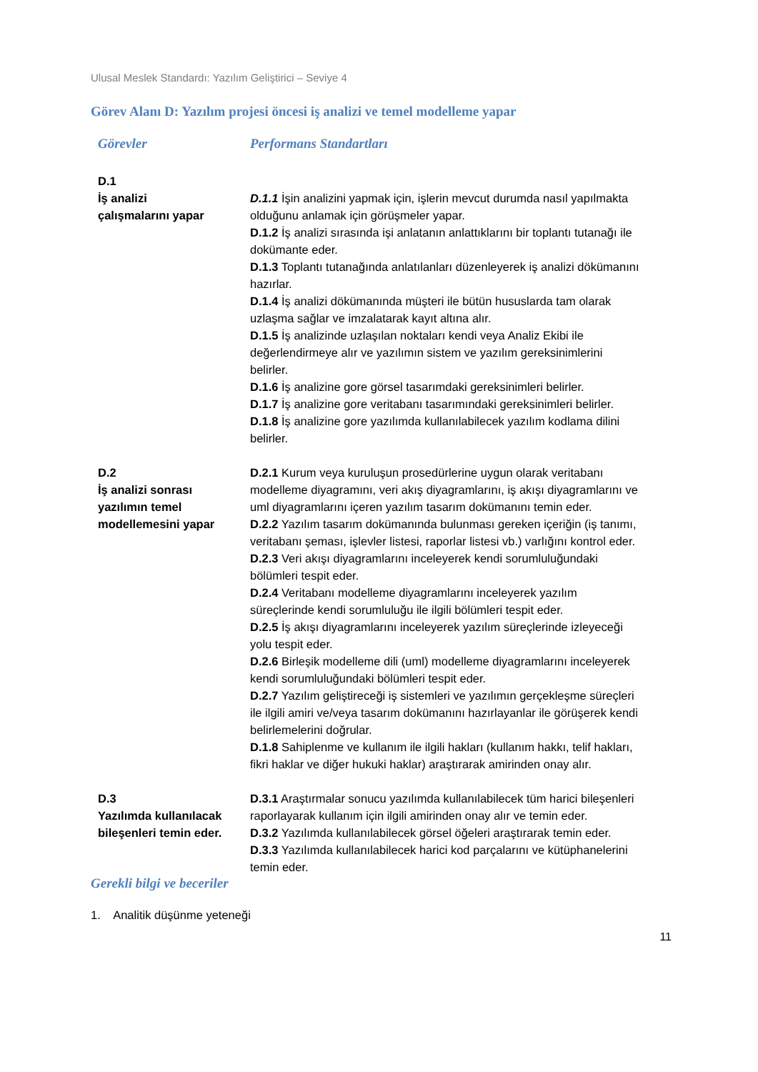Ulusal Meslek Standardı: Yazılım Geliştirici – Seviye 4
Görev Alanı D: Yazılım projesi öncesi iş analizi ve temel modelleme yapar
| Görevler | Performans Standartları |
| --- | --- |
| D.1 İş analizi çalışmalarını yapar | D.1.1 İşin analizini yapmak için, işlerin mevcut durumda nasıl yapılmakta olduğunu anlamak için görüşmeler yapar. D.1.2 İş analizi sırasında işi anlatanın anlattıklarını bir toplantı tutanağı ile dokümante eder. D.1.3 Toplantı tutanağında anlatılanları düzenleyerek iş analizi dökümanını hazırlar. D.1.4 İş analizi dökümanında müşteri ile bütün hususlarda tam olarak uzlaşma sağlar ve imzalatarak kayıt altına alır. D.1.5 İş analizinde uzlaşılan noktaları kendi veya Analiz Ekibi ile değerlendirmeye alır ve yazılımın sistem ve yazılım gereksinimlerini belirler. D.1.6 İş analizine gore görsel tasarımdaki gereksinimleri belirler. D.1.7 İş analizine gore veritabanı tasarımındaki gereksinimleri belirler. D.1.8 İş analizine gore yazılımda kullanılabilecek yazılım kodlama dilini belirler. |
| D.2 İş analizi sonrası yazılımın temel modellemesini yapar | D.2.1 Kurum veya kuruluşun prosedürlerine uygun olarak veritabanı modelleme diyagramını, veri akış diyagramlarını, iş akışı diyagramlarını ve uml diyagramlarını içeren yazılım tasarım dokümanını temin eder. D.2.2 Yazılım tasarım dokümanında bulunması gereken içeriğin (iş tanımı, veritabanı şeması, işlevler listesi, raporlar listesi vb.) varlığını kontrol eder. D.2.3 Veri akışı diyagramlarını inceleyerek kendi sorumluluğundaki bölümleri tespit eder. D.2.4 Veritabanı modelleme diyagramlarını inceleyerek yazılım süreçlerinde kendi sorumluluğu ile ilgili bölümleri tespit eder. D.2.5 İş akışı diyagramlarını inceleyerek yazılım süreçlerinde izleyeceği yolu tespit eder. D.2.6 Birleşik modelleme dili (uml) modelleme diyagramlarını inceleyerek kendi sorumluluğundaki bölümleri tespit eder. D.2.7 Yazılım geliştireceği iş sistemleri ve yazılımın gerçekleşme süreçleri ile ilgili amiri ve/veya tasarım dokümanını hazırlayanlar ile görüşerek kendi belirlemelerini doğrular. D.1.8 Sahiplenme ve kullanım ile ilgili hakları (kullanım hakkı, telif hakları, fikri haklar ve diğer hukuki haklar) araştırarak amirinden onay alır. |
| D.3 Yazılımda kullanılacak bileşenleri temin eder. | D.3.1 Araştırmalar sonucu yazılımda kullanılabilecek tüm harici bileşenleri raporlayarak kullanım için ilgili amirinden onay alır ve temin eder. D.3.2 Yazılımda kullanılabilecek görsel öğeleri araştırarak temin eder. D.3.3 Yazılımda kullanılabilecek harici kod parçalarını ve kütüphanelerini temin eder. |
Gerekli bilgi ve beceriler
1. Analitik düşünme yeteneği
11